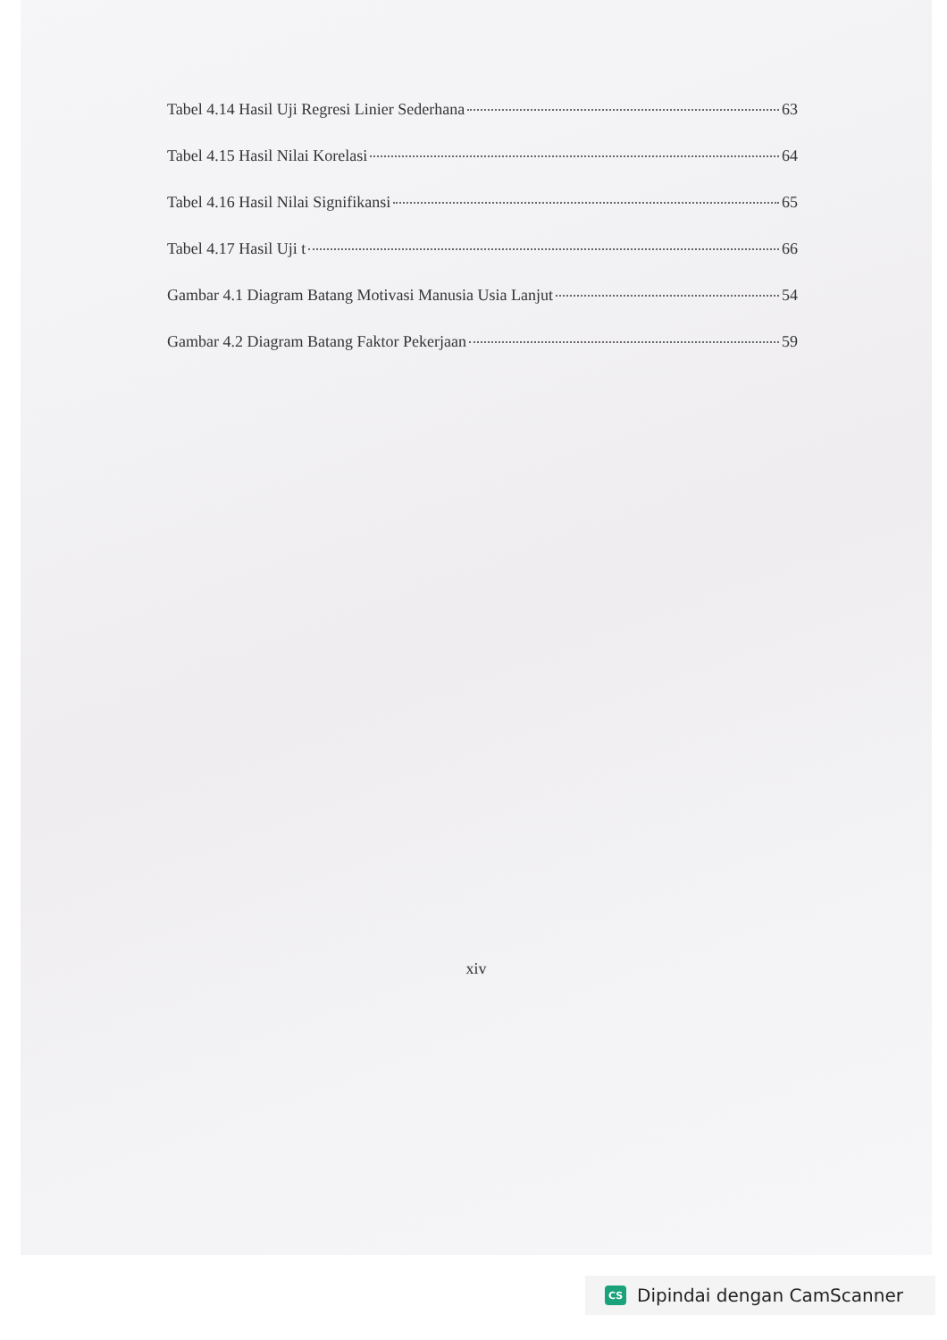Tabel 4.14 Hasil Uji Regresi Linier Sederhana 63
Tabel 4.15 Hasil Nilai Korelasi 64
Tabel 4.16 Hasil Nilai Signifikansi 65
Tabel 4.17 Hasil Uji t 66
Gambar 4.1 Diagram Batang Motivasi Manusia Usia Lanjut 54
Gambar 4.2 Diagram Batang Faktor Pekerjaan 59
xiv
CS Dipindai dengan CamScanner